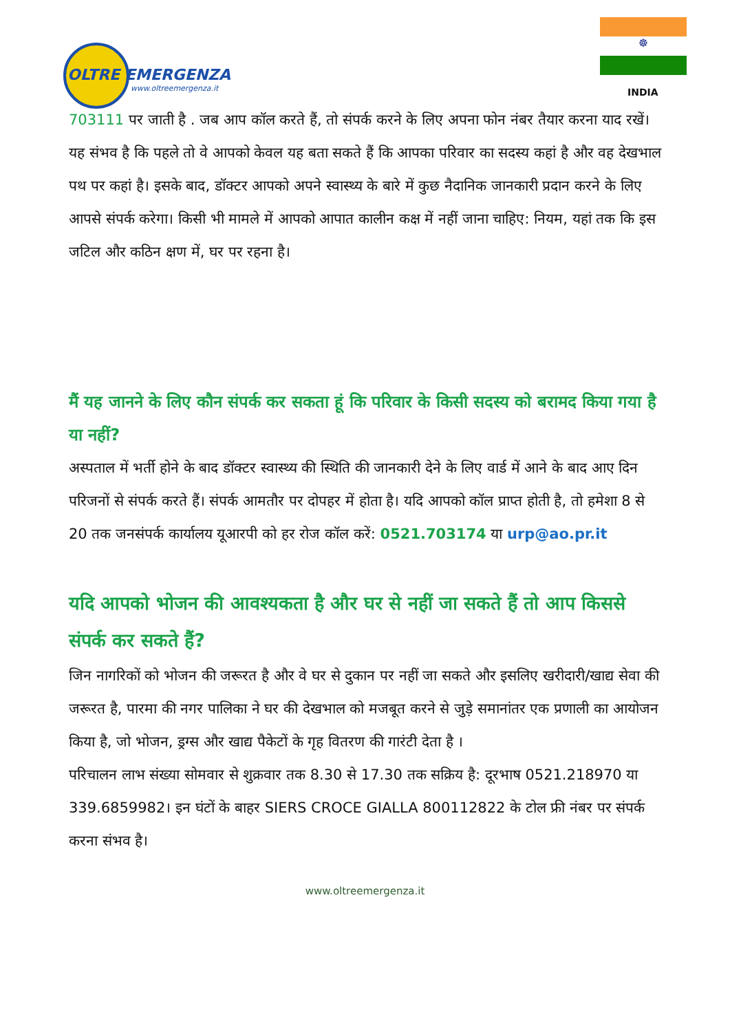OLTRE EMERGENZA
www.oltreemergenza.it
☸
INDIA
703111 पर जाती है . जब आप कॉल करते हैं, तो संपर्क करने के लिए अपना फोन नंबर तैयार करना याद रखें। यह संभव है कि पहले तो वे आपको केवल यह बता सकते हैं कि आपका परिवार का सदस्य कहां है और वह देखभाल पथ पर कहां है। इसके बाद, डॉक्टर आपको अपने स्वास्थ्य के बारे में कुछ नैदानिक जानकारी प्रदान करने के लिए आपसे संपर्क करेगा। किसी भी मामले में आपको आपात कालीन कक्ष में नहीं जाना चाहिए: नियम, यहां तक कि इस जटिल और कठिन क्षण में, घर पर रहना है।
मैं यह जानने के लिए कौन संपर्क कर सकता हूं कि परिवार के किसी सदस्य को बरामद किया गया है या नहीं?
अस्पताल में भर्ती होने के बाद डॉक्टर स्वास्थ्य की स्थिति की जानकारी देने के लिए वार्ड में आने के बाद आए दिन परिजनों से संपर्क करते हैं। संपर्क आमतौर पर दोपहर में होता है। यदि आपको कॉल प्राप्त होती है, तो हमेशा 8 से 20 तक जनसंपर्क कार्यालय यूआरपी को हर रोज कॉल करें: 0521.703174 या urp@ao.pr.it
यदि आपको भोजन की आवश्यकता है और घर से नहीं जा सकते हैं तो आप किससे संपर्क कर सकते हैं?
जिन नागरिकों को भोजन की जरूरत है और वे घर से दुकान पर नहीं जा सकते और इसलिए खरीदारी/खाद्य सेवा की जरूरत है, पारमा की नगर पालिका ने घर की देखभाल को मजबूत करने से जुड़े समानांतर एक प्रणाली का आयोजन किया है, जो भोजन, ड्रग्स और खाद्य पैकेटों के गृह वितरण की गारंटी देता है ।
परिचालन लाभ संख्या सोमवार से शुक्रवार तक 8.30 से 17.30 तक सक्रिय है: दूरभाष 0521.218970 या 339.6859982। इन घंटों के बाहर SIERS CROCE GIALLA 800112822 के टोल फ्री नंबर पर संपर्क करना संभव है।
www.oltreemergenza.it